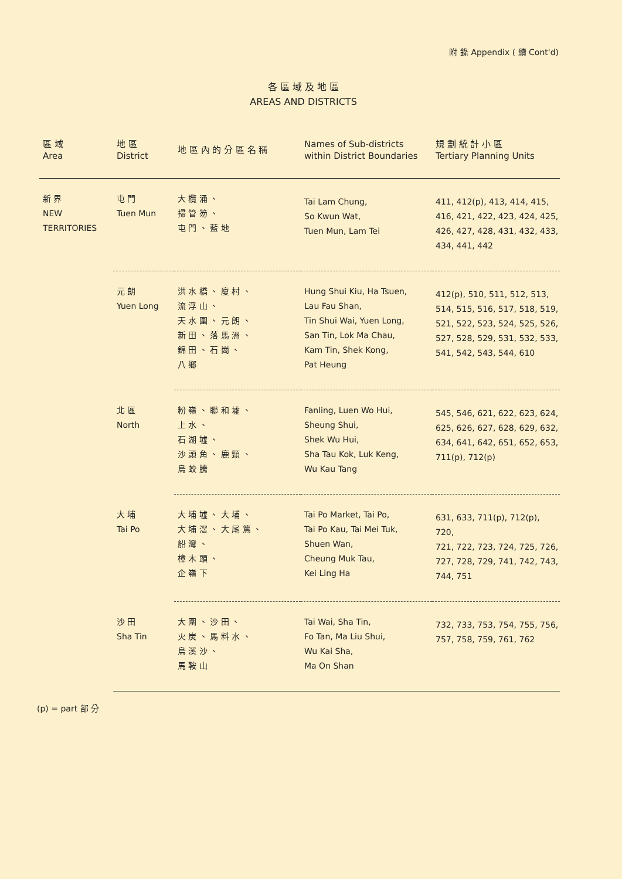附 錄 Appendix ( 續 Cont'd)
各 區 域 及 地 區
AREAS AND DISTRICTS
| 區 域 Area | 地 區 District | 地 區 內 的 分 區 名 稱 | Names of Sub-districts within District Boundaries | 規 劃 統 計 小 區 Tertiary Planning Units |
| --- | --- | --- | --- | --- |
| 新 界 NEW TERRITORIES | 屯 門 Tuen Mun | 大 欖 涌 、 掃 管 笏 、 屯 門 、 藍 地 | Tai Lam Chung, So Kwun Wat, Tuen Mun, Lam Tei | 411, 412(p), 413, 414, 415, 416, 421, 422, 423, 424, 425, 426, 427, 428, 431, 432, 433, 434, 441, 442 |
| | 元 朗 Yuen Long | 洪 水 橋 、 廈 村 、 流 浮 山 、 天 水 圍 、 元 朗 、 新 田 、 落 馬 洲 、 錦 田 、 石 崗 、 八 鄉 | Hung Shui Kiu, Ha Tsuen, Lau Fau Shan, Tin Shui Wai, Yuen Long, San Tin, Lok Ma Chau, Kam Tin, Shek Kong, Pat Heung | 412(p), 510, 511, 512, 513, 514, 515, 516, 517, 518, 519, 521, 522, 523, 524, 525, 526, 527, 528, 529, 531, 532, 533, 541, 542, 543, 544, 610 |
| | 北 區 North | 粉 嶺 、 聯 和 墟 、 上 水 、 石 湖 墟 、 沙 頭 角 、 鹿 頸 、 烏 蛟 騰 | Fanling, Luen Wo Hui, Sheung Shui, Shek Wu Hui, Sha Tau Kok, Luk Keng, Wu Kau Tang | 545, 546, 621, 622, 623, 624, 625, 626, 627, 628, 629, 632, 634, 641, 642, 651, 652, 653, 711(p), 712(p) |
| | 大 埔 Tai Po | 大 埔 墟 、 大 埔 、 大 埔 滘 、 大 尾 篤 、 船 灣 、 樟 木 頭 、 企 嶺 下 | Tai Po Market, Tai Po, Tai Po Kau, Tai Mei Tuk, Shuen Wan, Cheung Muk Tau, Kei Ling Ha | 631, 633, 711(p), 712(p), 720, 721, 722, 723, 724, 725, 726, 727, 728, 729, 741, 742, 743, 744, 751 |
| | 沙 田 Sha Tin | 大 圍 、 沙 田 、 火 炭 、 馬 料 水 、 烏 溪 沙 、 馬 鞍 山 | Tai Wai, Sha Tin, Fo Tan, Ma Liu Shui, Wu Kai Sha, Ma On Shan | 732, 733, 753, 754, 755, 756, 757, 758, 759, 761, 762 |
(p) = part 部 分